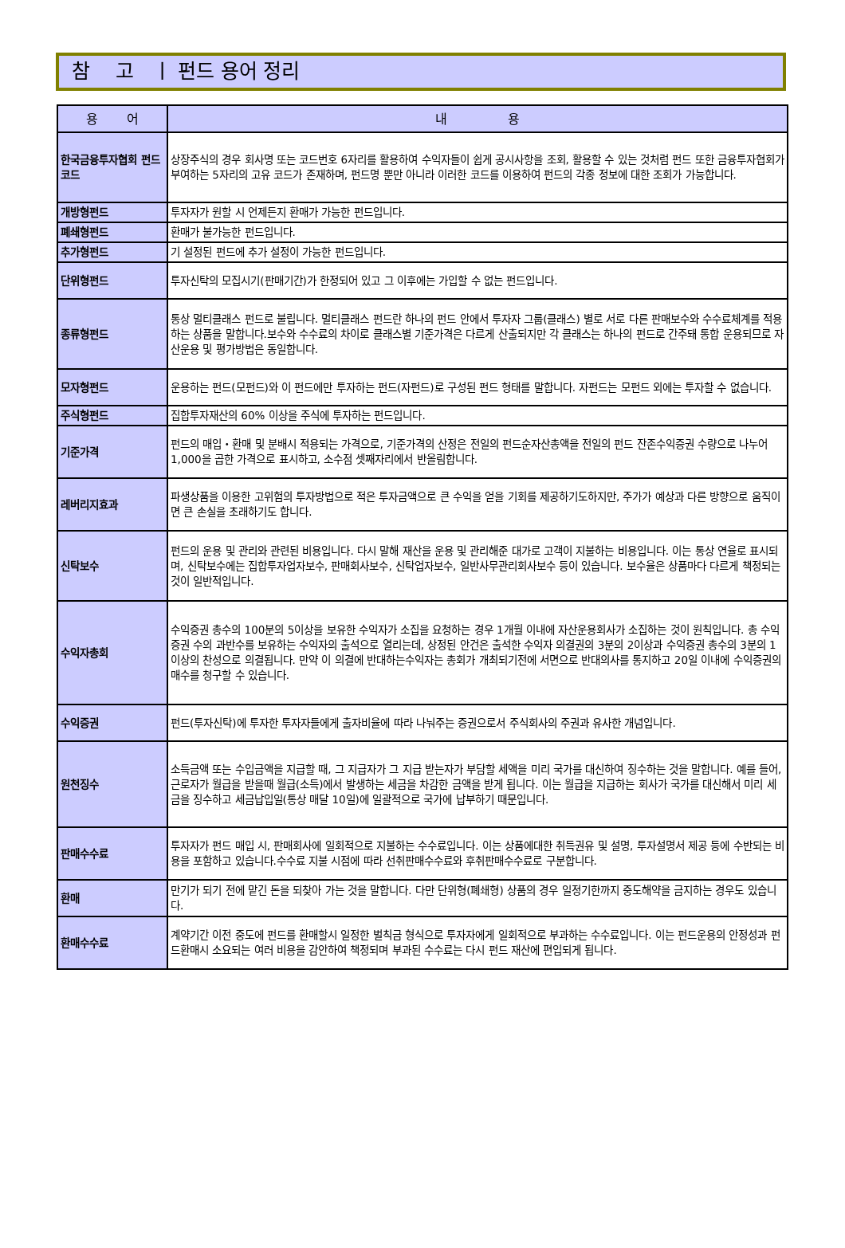참 고 ㅣ 펀드 용어 정리
| 용 어 | 내 용 |
| --- | --- |
| 한국금융투자협회 펀드코드 | 상장주식의 경우 회사명 또는 코드번호 6자리를 활용하여 수익자들이 쉽게 공시사항을 조회, 활용할 수 있는 것처럼 펀드 또한 금융투자협회가 부여하는 5자리의 고유 코드가 존재하며, 펀드명 뿐만 아니라 이러한 코드를 이용하여 펀드의 각종 정보에 대한 조회가 가능합니다. |
| 개방형펀드 | 투자자가 원할 시 언제든지 환매가 가능한 펀드입니다. |
| 폐쇄형펀드 | 환매가 불가능한 펀드입니다. |
| 추가형펀드 | 기 설정된 펀드에 추가 설정이 가능한 펀드입니다. |
| 단위형펀드 | 투자신탁의 모집시기(판매기간)가 한정되어 있고 그 이후에는 가입할 수 없는 펀드입니다. |
| 종류형펀드 | 통상 멀티클래스 펀드로 불립니다. 멀티클래스 펀드란 하나의 펀드 안에서 투자자 그룹(클래스) 별로 서로 다른 판매보수와 수수료체계를 적용하는 상품을 말합니다.보수와 수수료의 차이로 클래스별 기준가격은 다르게 산출되지만 각 클래스는 하나의 펀드로 간주돼 통합 운용되므로 자산운용 및 평가방법은 동일합니다. |
| 모자형펀드 | 운용하는 펀드(모펀드)와 이 펀드에만 투자하는 펀드(자펀드)로 구성된 펀드 형태를 말합니다. 자펀드는 모펀드 외에는 투자할 수 없습니다. |
| 주식형펀드 | 집합투자재산의 60% 이상을 주식에 투자하는 펀드입니다. |
| 기준가격 | 펀드의 매입・환매 및 분배시 적용되는 가격으로, 기준가격의 산정은 전일의 펀드순자산총액을 전일의 펀드 잔존수익증권 수량으로 나누어 1,000을 곱한 가격으로 표시하고, 소수점 셋째자리에서 반올림합니다. |
| 레버리지효과 | 파생상품을 이용한 고위험의 투자방법으로 적은 투자금액으로 큰 수익을 얻을 기회를 제공하기도하지만, 주가가 예상과 다른 방향으로 움직이면 큰 손실을 초래하기도 합니다. |
| 신탁보수 | 펀드의 운용 및 관리와 관련된 비용입니다. 다시 말해 재산을 운용 및 관리해준 대가로 고객이 지불하는 비용입니다. 이는 통상 연율로 표시되며, 신탁보수에는 집합투자업자보수, 판매회사보수, 신탁업자보수, 일반사무관리회사보수 등이 있습니다. 보수율은 상품마다 다르게 책정되는 것이 일반적입니다. |
| 수익자총회 | 수익증권 총수의 100분의 5이상을 보유한 수익자가 소집을 요청하는 경우 1개월 이내에 자산운용회사가 소집하는 것이 원칙입니다. 총 수익증권 수의 과반수를 보유하는 수익자의 출석으로 열리는데, 상정된 안건은 출석한 수익자 의결권의 3분의 2이상과 수익증권 총수의 3분의 1이상의 찬성으로 의결됩니다. 만약 이 의결에 반대하는수익자는 총회가 개최되기전에 서면으로 반대의사를 통지하고 20일 이내에 수익증권의 매수를 청구할 수 있습니다. |
| 수익증권 | 펀드(투자신탁)에 투자한 투자자들에게 출자비율에 따라 나눠주는 증권으로서 주식회사의 주권과 유사한 개념입니다. |
| 원천징수 | 소득금액 또는 수입금액을 지급할 때, 그 지급자가 그 지급 받는자가 부담할 세액을 미리 국가를 대신하여 징수하는 것을 말합니다. 예를 들어, 근로자가 월급을 받을때 월급(소득)에서 발생하는 세금을 차감한 금액을 받게 됩니다. 이는 월급을 지급하는 회사가 국가를 대신해서 미리 세금을 징수하고 세금납입일(통상 매달 10일)에 일괄적으로 국가에 납부하기 때문입니다. |
| 판매수수료 | 투자자가 펀드 매입 시, 판매회사에 일회적으로 지불하는 수수료입니다. 이는 상품에대한 취득권유 및 설명, 투자설명서 제공 등에 수반되는 비용을 포함하고 있습니다.수수료 지불 시점에 따라 선취판매수수료와 후취판매수수료로 구분합니다. |
| 환매 | 만기가 되기 전에 맡긴 돈을 되찾아 가는 것을 말합니다. 다만 단위형(폐쇄형) 상품의 경우 일정기한까지 중도해약을 금지하는 경우도 있습니다. |
| 환매수수료 | 계약기간 이전 중도에 펀드를 환매할시 일정한 벌칙금 형식으로 투자자에게 일회적으로 부과하는 수수료입니다. 이는 펀드운용의 안정성과 펀드환매시 소요되는 여러 비용을 감안하여 책정되며 부과된 수수료는 다시 펀드 재산에 편입되게 됩니다. |